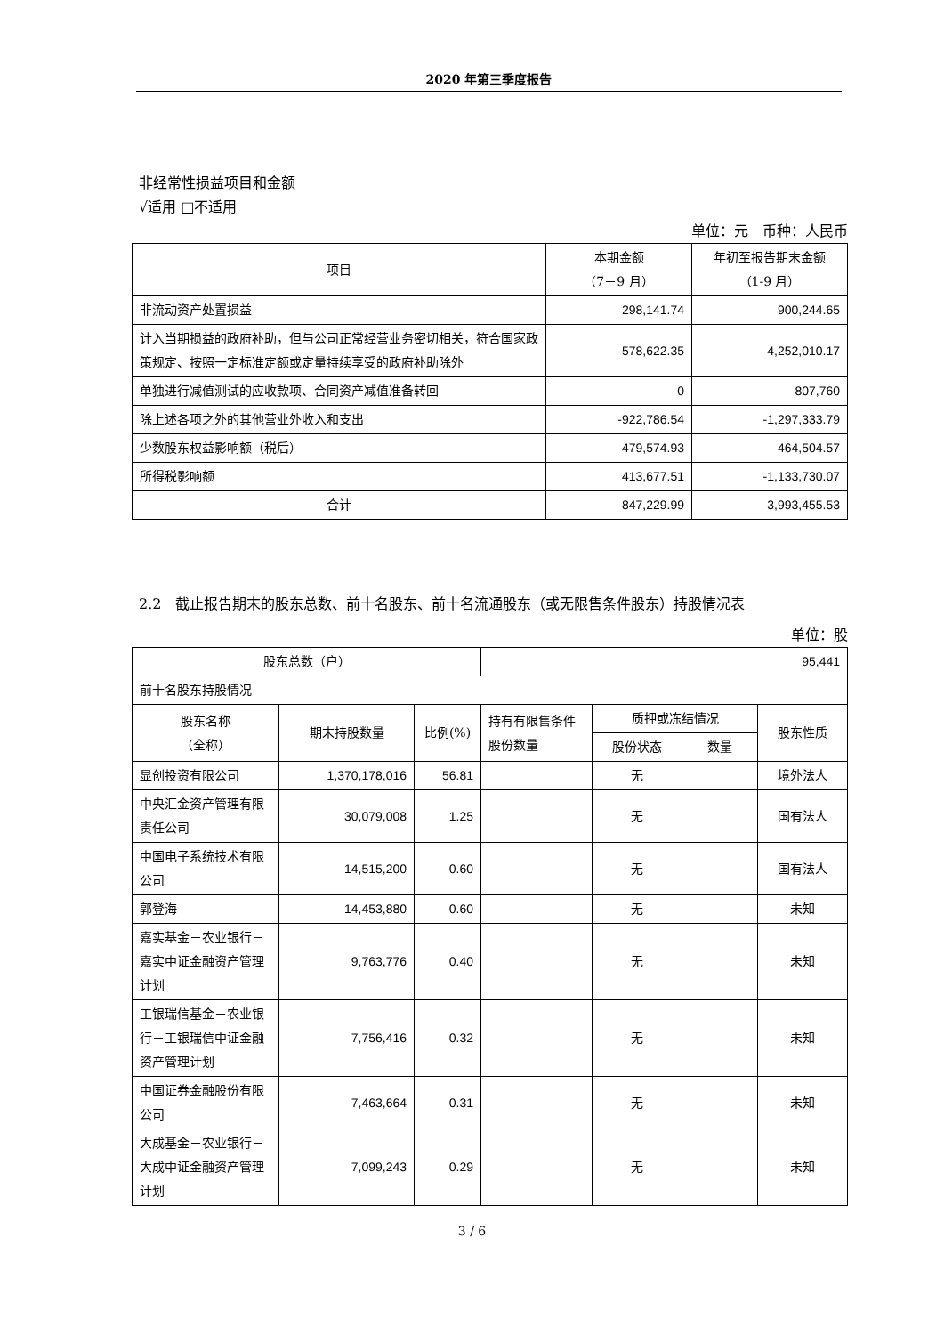2020 年第三季度报告
非经常性损益项目和金额
√适用 □不适用
单位：元　币种：人民币
| 项目 | 本期金额 （7－9 月） | 年初至报告期末金额 （1-9 月） |
| 非流动资产处置损益 | 298,141.74 | 900,244.65 |
| 计入当期损益的政府补助，但与公司正常经营业务密切相关，符合国家政策规定、按照一定标准定额或定量持续享受的政府补助除外 | 578,622.35 | 4,252,010.17 |
| 单独进行减值测试的应收款项、合同资产减值准备转回 | 0 | 807,760 |
| 除上述各项之外的其他营业外收入和支出 | -922,786.54 | -1,297,333.79 |
| 少数股东权益影响额（税后） | 479,574.93 | 464,504.57 |
| 所得税影响额 | 413,677.51 | -1,133,730.07 |
| 合计 | 847,229.99 | 3,993,455.53 |
2.2　截止报告期末的股东总数、前十名股东、前十名流通股东（或无限售条件股东）持股情况表
单位：股
| 股东总数（户） | | | 95,441 | | | |
| 前十名股东持股情况 | | | | | | |
| 股东名称 （全称） | 期末持股数量 | 比例(%) | 持有有限售条件股份数量 | 质押或冻结情况 | | 股东性质 |
| | | | | 股份状态 | 数量 | |
| 显创投资有限公司 | 1,370,178,016 | 56.81 | | 无 | | 境外法人 |
| 中央汇金资产管理有限责任公司 | 30,079,008 | 1.25 | | 无 | | 国有法人 |
| 中国电子系统技术有限公司 | 14,515,200 | 0.60 | | 无 | | 国有法人 |
| 郭登海 | 14,453,880 | 0.60 | | 无 | | 未知 |
| 嘉实基金－农业银行－嘉实中证金融资产管理计划 | 9,763,776 | 0.40 | | 无 | | 未知 |
| 工银瑞信基金－农业银行－工银瑞信中证金融资产管理计划 | 7,756,416 | 0.32 | | 无 | | 未知 |
| 中国证券金融股份有限公司 | 7,463,664 | 0.31 | | 无 | | 未知 |
| 大成基金－农业银行－大成中证金融资产管理计划 | 7,099,243 | 0.29 | | 无 | | 未知 |
3 / 6